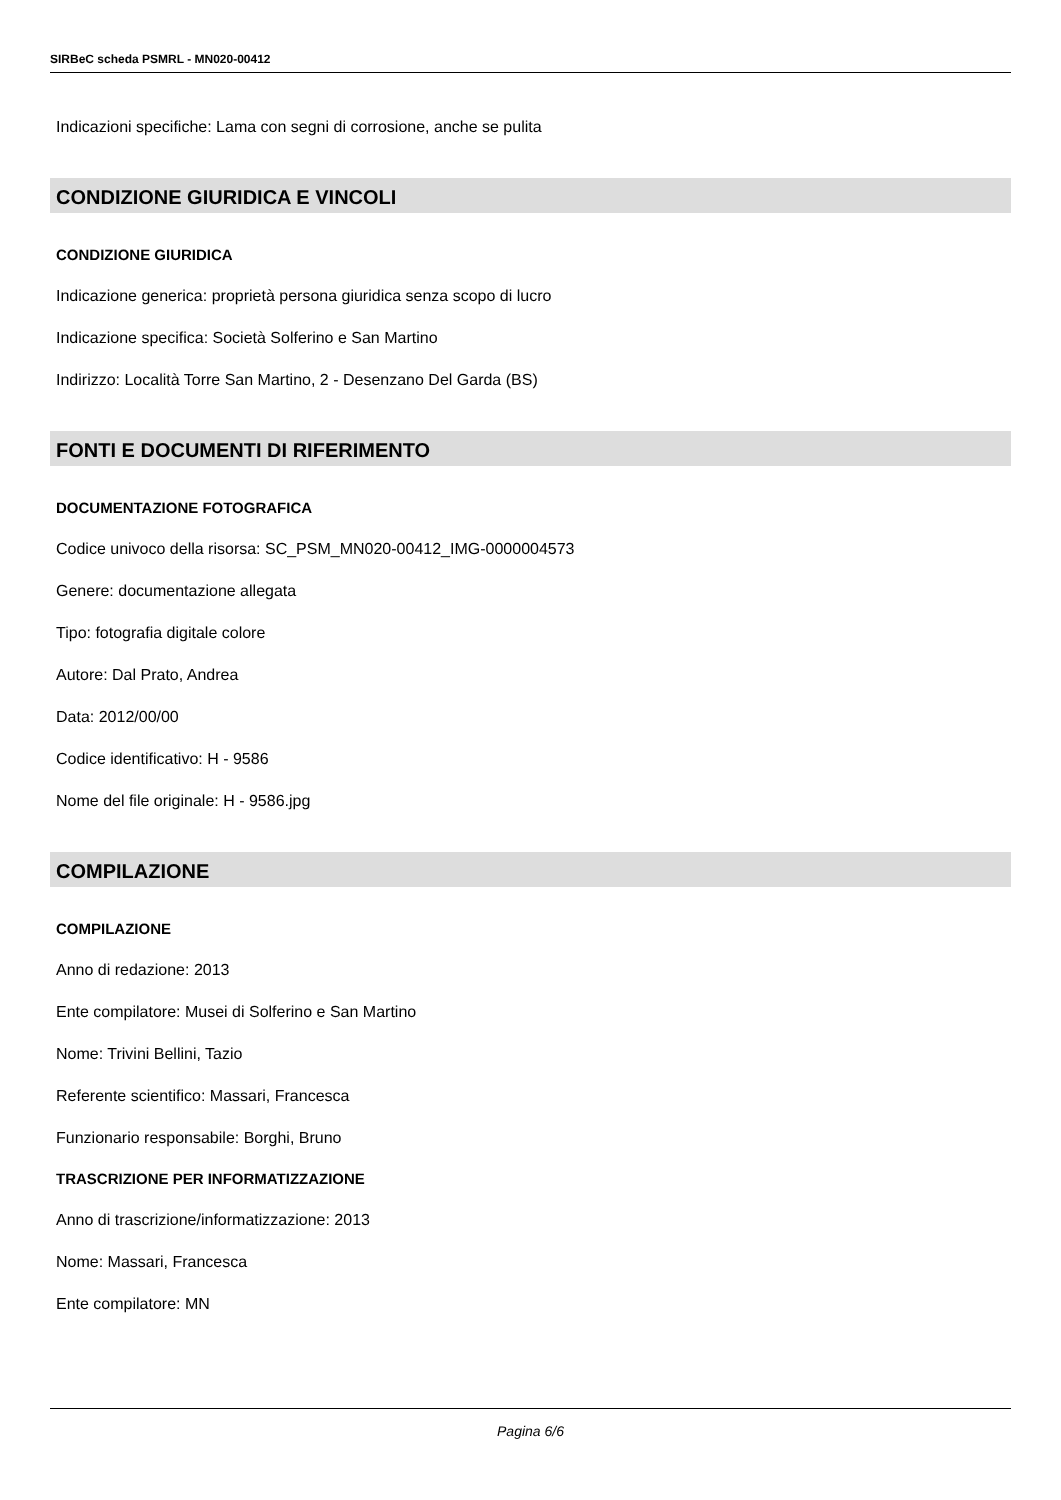SIRBeC scheda PSMRL - MN020-00412
Indicazioni specifiche: Lama con segni di corrosione, anche se pulita
CONDIZIONE GIURIDICA E VINCOLI
CONDIZIONE GIURIDICA
Indicazione generica: proprietà persona giuridica senza scopo di lucro
Indicazione specifica: Società Solferino e San Martino
Indirizzo: Località Torre San Martino, 2 - Desenzano Del Garda (BS)
FONTI E DOCUMENTI DI RIFERIMENTO
DOCUMENTAZIONE FOTOGRAFICA
Codice univoco della risorsa: SC_PSM_MN020-00412_IMG-0000004573
Genere: documentazione allegata
Tipo: fotografia digitale colore
Autore: Dal Prato, Andrea
Data: 2012/00/00
Codice identificativo: H - 9586
Nome del file originale: H - 9586.jpg
COMPILAZIONE
COMPILAZIONE
Anno di redazione: 2013
Ente compilatore: Musei di Solferino e San Martino
Nome: Trivini Bellini, Tazio
Referente scientifico: Massari, Francesca
Funzionario responsabile: Borghi, Bruno
TRASCRIZIONE PER INFORMATIZZAZIONE
Anno di trascrizione/informatizzazione: 2013
Nome: Massari, Francesca
Ente compilatore: MN
Pagina 6/6